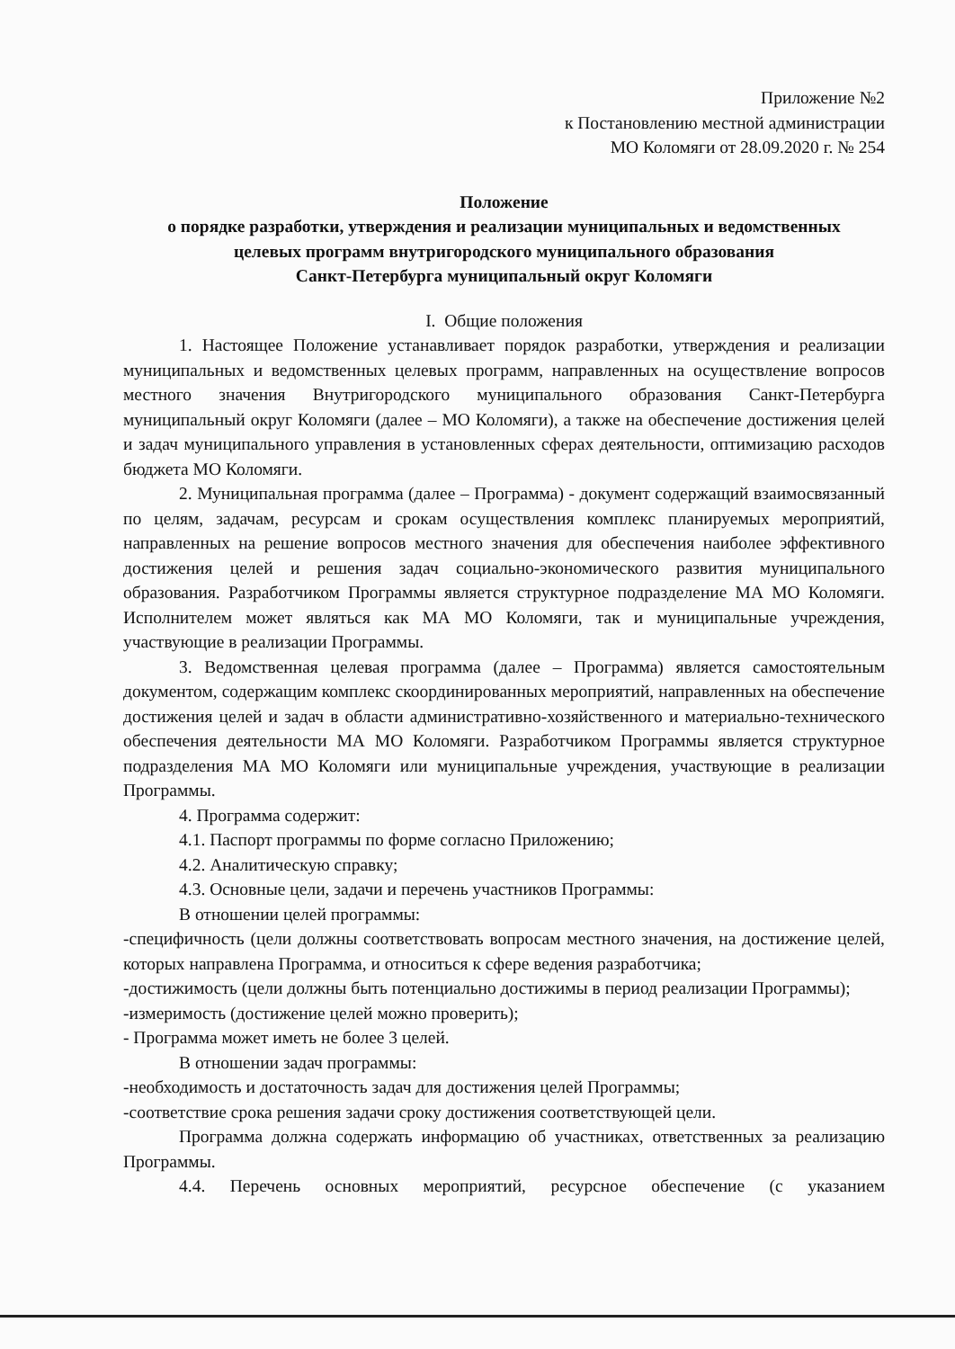Приложение №2
к Постановлению местной администрации
МО Коломяги от 28.09.2020 г. № 254
Положение
о порядке разработки, утверждения и реализации муниципальных и ведомственных
целевых программ внутригородского муниципального образования
Санкт-Петербурга муниципальный округ Коломяги
I. Общие положения
1. Настоящее Положение устанавливает порядок разработки, утверждения и реализации муниципальных и ведомственных целевых программ, направленных на осуществление вопросов местного значения Внутригородского муниципального образования Санкт-Петербурга муниципальный округ Коломяги (далее – МО Коломяги), а также на обеспечение достижения целей и задач муниципального управления в установленных сферах деятельности, оптимизацию расходов бюджета МО Коломяги.
2. Муниципальная программа (далее – Программа) - документ содержащий взаимосвязанный по целям, задачам, ресурсам и срокам осуществления комплекс планируемых мероприятий, направленных на решение вопросов местного значения для обеспечения наиболее эффективного достижения целей и решения задач социально-экономического развития муниципального образования. Разработчиком Программы является структурное подразделение МА МО Коломяги. Исполнителем может являться как МА МО Коломяги, так и муниципальные учреждения, участвующие в реализации Программы.
3. Ведомственная целевая программа (далее – Программа) является самостоятельным документом, содержащим комплекс скоординированных мероприятий, направленных на обеспечение достижения целей и задач в области административно-хозяйственного и материально-технического обеспечения деятельности МА МО Коломяги. Разработчиком Программы является структурное подразделения МА МО Коломяги или муниципальные учреждения, участвующие в реализации Программы.
4. Программа содержит:
4.1. Паспорт программы по форме согласно Приложению;
4.2. Аналитическую справку;
4.3. Основные цели, задачи и перечень участников Программы:
В отношении целей программы:
-специфичность (цели должны соответствовать вопросам местного значения, на достижение целей, которых направлена Программа, и относиться к сфере ведения разработчика;
-достижимость (цели должны быть потенциально достижимы в период реализации Программы);
-измеримость (достижение целей можно проверить);
- Программа может иметь не более 3 целей.
В отношении задач программы:
-необходимость и достаточность задач для достижения целей Программы;
-соответствие срока решения задачи сроку достижения соответствующей цели.
Программа должна содержать информацию об участниках, ответственных за реализацию Программы.
4.4. Перечень основных мероприятий, ресурсное обеспечение (с указанием